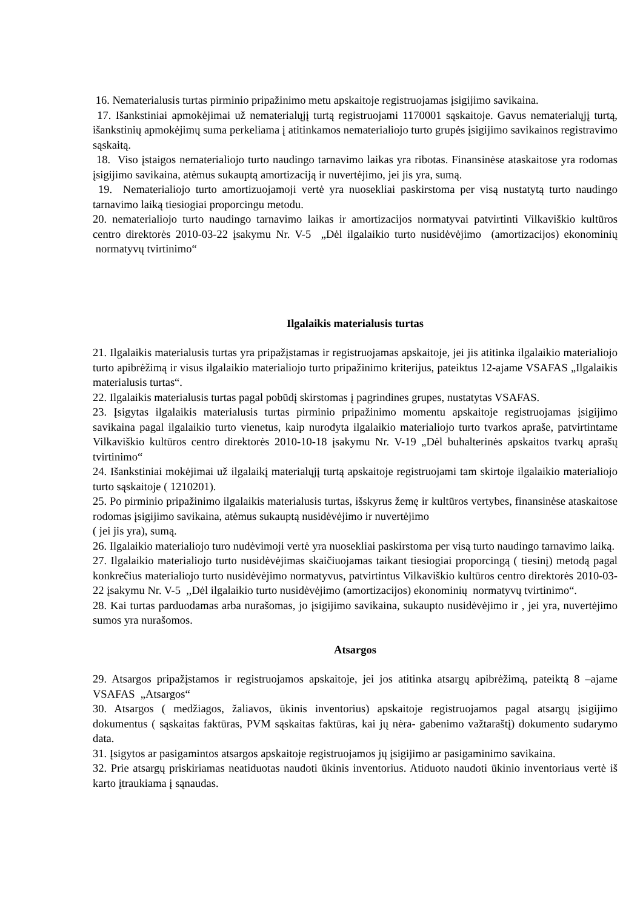16. Nematerialusis turtas pirminio pripažinimo metu apskaitoje registruojamas įsigijimo savikaina.
17. Išankstiniai apmokėjimai už nematerialųjį turtą registruojami 1170001 sąskaitoje. Gavus nematerialųjį turtą, išankstinių apmokėjimų suma perkeliama į atitinkamos nematerialiojo turto grupės įsigijimo savikainos registravimo sąskaitą.
18. Viso įstaigos nematerialiojo turto naudingo tarnavimo laikas yra ribotas. Finansinėse ataskaitose yra rodomas įsigijimo savikaina, atėmus sukauptą amortizaciją ir nuvertėjimo, jei jis yra, sumą.
19. Nematerialiojo turto amortizuojamoji vertė yra nuosekliai paskirstoma per visą nustatytą turto naudingo tarnavimo laiką tiesiogiai proporcingu metodu.
20. nematerialiojo turto naudingo tarnavimo laikas ir amortizacijos normatyvai patvirtinti Vilkaviškio kultūros centro direktorės 2010-03-22 įsakymu Nr. V-5 „Dėl ilgalaikio turto nusidėvėjimo (amortizacijos) ekonominių normatyvų tvirtinimo“
Ilgalaikis materialusis turtas
21. Ilgalaikis materialusis turtas yra pripažįstamas ir registruojamas apskaitoje, jei jis atitinka ilgalaikio materialiojo turto apibrėžimą ir visus ilgalaikio materialiojo turto pripažinimo kriterijus, pateiktus 12-ajame VSAFAS „Ilgalaikis materialusis turtas“.
22. Ilgalaikis materialusis turtas pagal pobūdį skirstomas į pagrindines grupes, nustatytas VSAFAS.
23. Įsigytas ilgalaikis materialusis turtas pirminio pripažinimo momentu apskaitoje registruojamas įsigijimo savikaina pagal ilgalaikio turto vienetus, kaip nurodyta ilgalaikio materialiojo turto tvarkos apraše, patvirtintame Vilkaviškio kultūros centro direktorės 2010-10-18 įsakymu Nr. V-19 „Dėl buhalterinės apskaitos tvarkų aprašų tvirtinimo“
24. Išankstiniai mokėjimai už ilgalaikį materialųjį turtą apskaitoje registruojami tam skirtoje ilgalaikio materialiojo turto sąskaitoje ( 1210201).
25. Po pirminio pripažinimo ilgalaikis materialusis turtas, išskyrus žemę ir kultūros vertybes, finansinėse ataskaitose rodomas įsigijimo savikaina, atėmus sukauptą nusidėvėjimo ir nuvertėjimo
( jei jis yra), sumą.
26. Ilgalaikio materialiojo turo nudėvimoji vertė yra nuosekliai paskirstoma per visą turto naudingo tarnavimo laiką.
27. Ilgalaikio materialiojo turto nusidėvėjimas skaičiuojamas taikant tiesiogiai proporcingą ( tiesinį) metodą pagal konkrečius materialiojo turto nusidėvėjimo normatyvus, patvirtintus Vilkaviškio kultūros centro direktorės 2010-03-22 įsakymu Nr. V-5 ,,Dėl ilgalaikio turto nusidėvėjimo (amortizacijos) ekonominių normatyvų tvirtinimo“.
28. Kai turtas parduodamas arba nurašomas, jo įsigijimo savikaina, sukaupto nusidėvėjimo ir , jei yra, nuvertėjimo sumos yra nurašomos.
Atsargos
29. Atsargos pripažįstamos ir registruojamos apskaitoje, jei jos atitinka atsargų apibrėžimą, pateiktą 8 –ajame VSAFAS „Atsargos“
30. Atsargos ( medžiagos, žaliavos, ūkinis inventorius) apskaitoje registruojamos pagal atsargų įsigijimo dokumentus ( sąskaitas faktūras, PVM sąskaitas faktūras, kai jų nėra- gabenimo važtaraštį) dokumento sudarymo data.
31. Įsigytos ar pasigamintos atsargos apskaitoje registruojamos jų įsigijimo ar pasigaminimo savikaina.
32. Prie atsargų priskiriamas neatiduotas naudoti ūkinis inventorius. Atiduoto naudoti ūkinio inventoriaus vertė iš karto įtraukiama į sąnaudas.